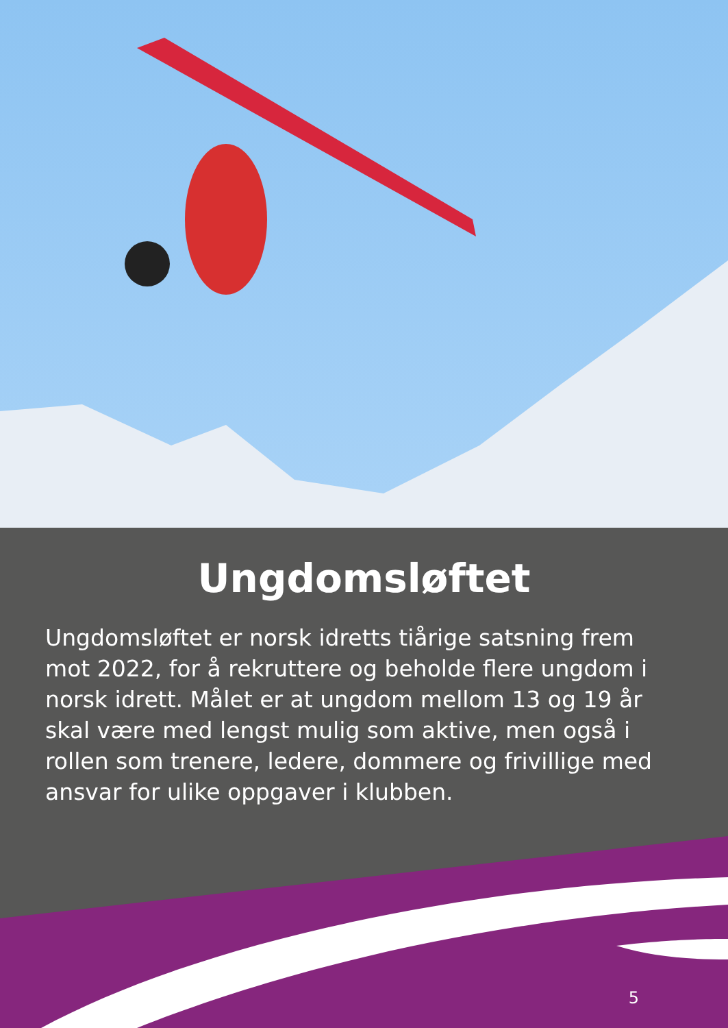Ungdomsløftet
Ungdomsløftet er norsk idretts tiårige satsning frem mot 2022, for å rekruttere og beholde flere ungdom i norsk idrett. Målet er at ungdom mellom 13 og 19 år skal være med lengst mulig som aktive, men også i rollen som trenere, ledere, dommere og frivillige med ansvar for ulike oppgaver i klubben.
5